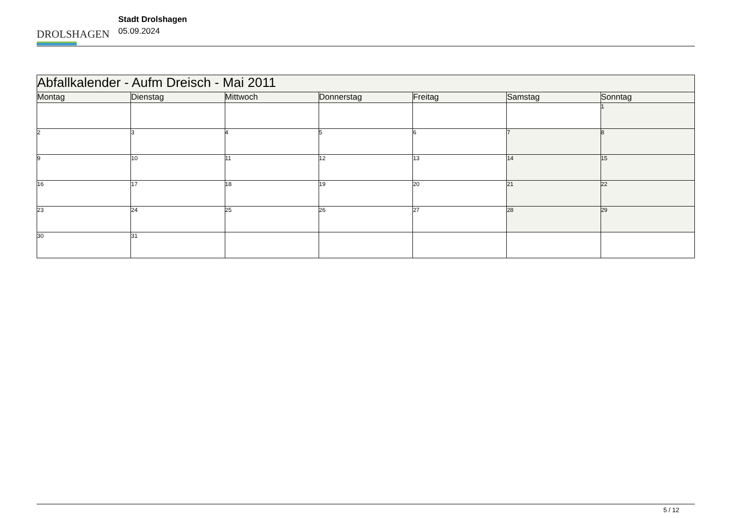DROLSHAGEN
Stadt Drolshagen
05.09.2024
| Abfallkalender - Aufm Dreisch - Mai 2011 | | | | | | |
| --- | --- | --- | --- | --- | --- | --- |
| Montag | Dienstag | Mittwoch | Donnerstag | Freitag | Samstag | Sonntag |
| | | | | | | 1 |
| 2 | 3 | 4 | 5 | 6 | 7 | 8 |
| 9 | 10 | 11 | 12 | 13 | 14 | 15 |
| 16 | 17 | 18 | 19 | 20 | 21 | 22 |
| 23 | 24 | 25 | 26 | 27 | 28 | 29 |
| 30 | 31 | | | | | |
5 / 12